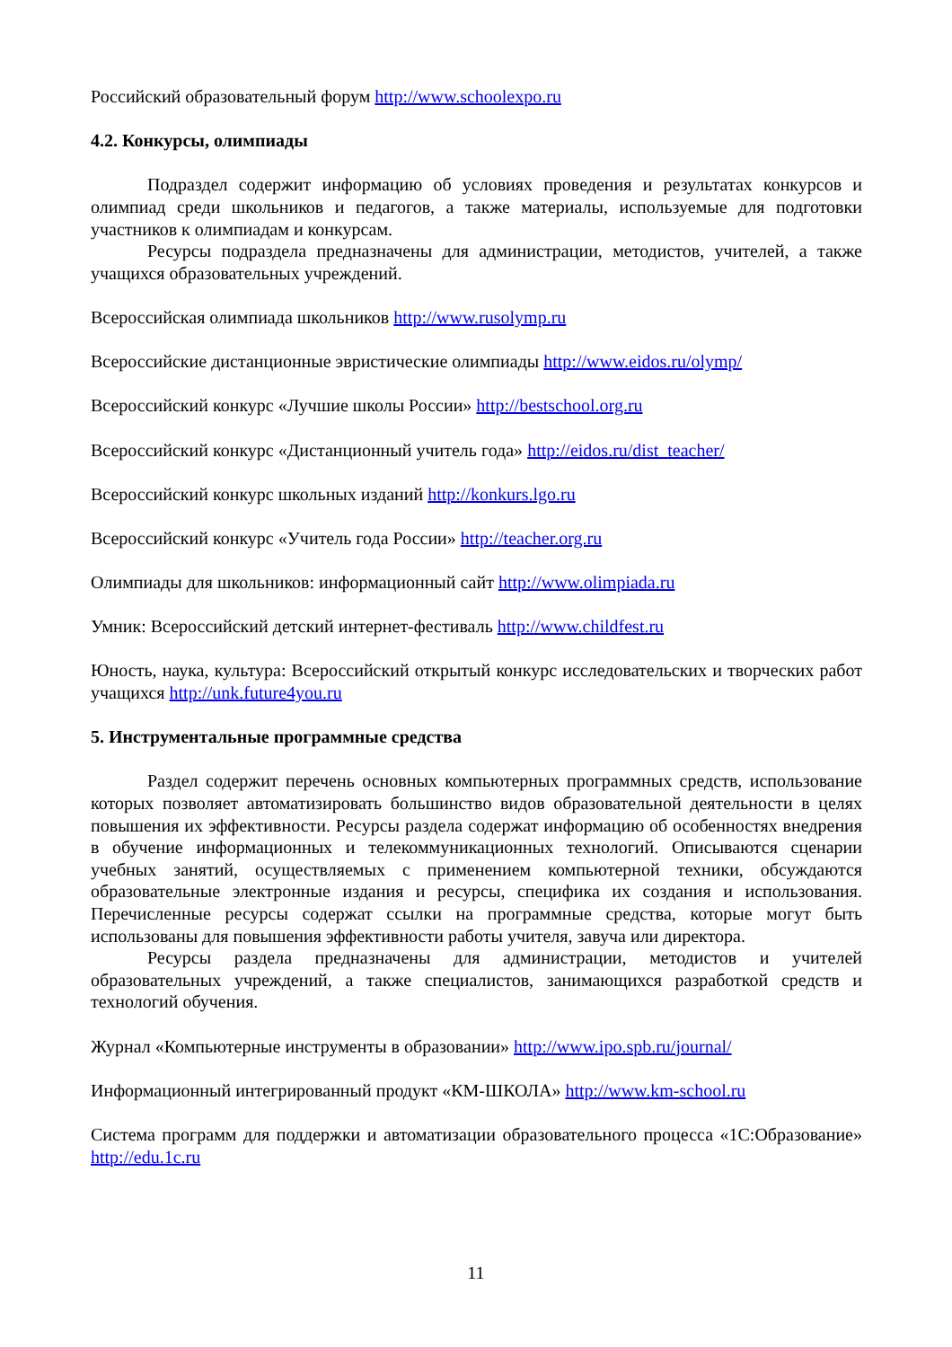Российский образовательный форум http://www.schoolexpo.ru
4.2. Конкурсы, олимпиады
Подраздел содержит информацию об условиях проведения и результатах конкурсов и олимпиад среди школьников и педагогов, а также материалы, используемые для подготовки участников к олимпиадам и конкурсам.
Ресурсы подраздела предназначены для администрации, методистов, учителей, а также учащихся образовательных учреждений.
Всероссийская олимпиада школьников http://www.rusolymp.ru
Всероссийские дистанционные эвристические олимпиады http://www.eidos.ru/olymp/
Всероссийский конкурс «Лучшие школы России» http://bestschool.org.ru
Всероссийский конкурс «Дистанционный учитель года» http://eidos.ru/dist_teacher/
Всероссийский конкурс школьных изданий http://konkurs.lgo.ru
Всероссийский конкурс «Учитель года России» http://teacher.org.ru
Олимпиады для школьников: информационный сайт http://www.olimpiada.ru
Умник: Всероссийский детский интернет-фестиваль http://www.childfest.ru
Юность, наука, культура: Всероссийский открытый конкурс исследовательских и творческих работ учащихся http://unk.future4you.ru
5. Инструментальные программные средства
Раздел содержит перечень основных компьютерных программных средств, использование которых позволяет автоматизировать большинство видов образовательной деятельности в целях повышения их эффективности. Ресурсы раздела содержат информацию об особенностях внедрения в обучение информационных и телекоммуникационных технологий. Описываются сценарии учебных занятий, осуществляемых с применением компьютерной техники, обсуждаются образовательные электронные издания и ресурсы, специфика их создания и использования. Перечисленные ресурсы содержат ссылки на программные средства, которые могут быть использованы для повышения эффективности работы учителя, завуча или директора.
Ресурсы раздела предназначены для администрации, методистов и учителей образовательных учреждений, а также специалистов, занимающихся разработкой средств и технологий обучения.
Журнал «Компьютерные инструменты в образовании» http://www.ipo.spb.ru/journal/
Информационный интегрированный продукт «КМ-ШКОЛА» http://www.km-school.ru
Система программ для поддержки и автоматизации образовательного процесса «1С:Образование» http://edu.1c.ru
11